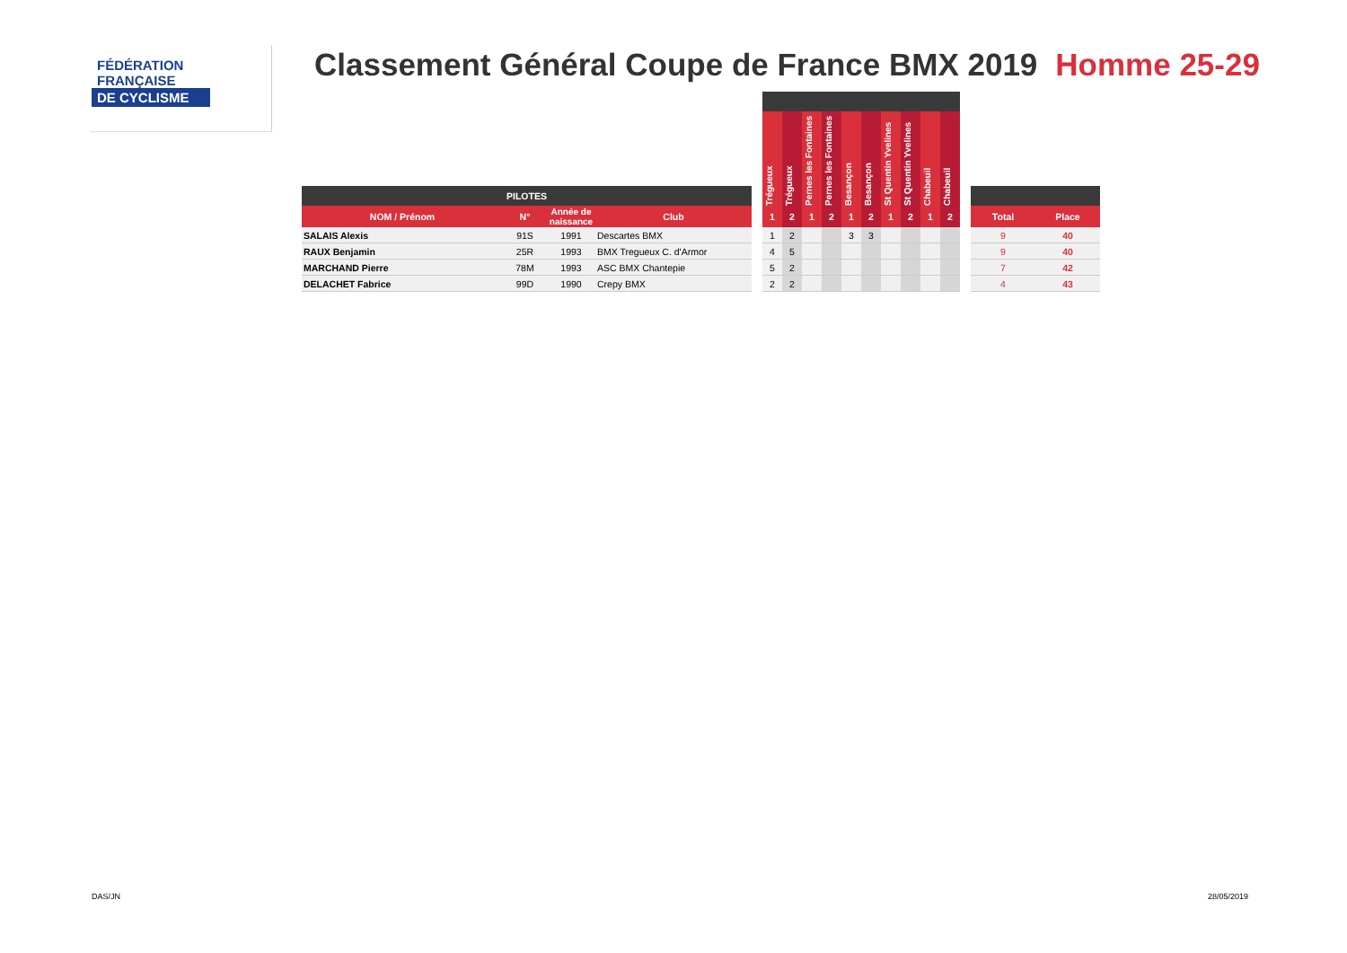FÉDÉRATION
FRANÇAISE
DE CYCLISME
Classement Général Coupe de France BMX 2019 Homme 25-29
| PILOTES | | | | | Trégueux | Trégueux | Pernes les Fontaines | Pernes les Fontaines | Besançon | Besançon | St Quentin Yvelines | St Quentin Yvelines | Chabeuil | Chabeuil | | | |
| --- | --- | --- | --- | --- | --- | --- | --- | --- | --- | --- | --- | --- | --- | --- | --- | --- | --- |
| NOM / Prénom | N° | Année de naissance | Club | | 1 | 2 | 1 | 2 | 1 | 2 | 1 | 2 | 1 | 2 | | Total | Place |
| SALAIS Alexis | 91S | 1991 | Descartes BMX | | 1 | 2 | | | 3 | 3 | | | | | | 9 | 40 |
| RAUX Benjamin | 25R | 1993 | BMX Tregueux C. d'Armor | | 4 | 5 | | | | | | | | | | 9 | 40 |
| MARCHAND Pierre | 78M | 1993 | ASC BMX Chantepie | | 5 | 2 | | | | | | | | | | 7 | 42 |
| DELACHET Fabrice | 99D | 1990 | Crepy BMX | | 2 | 2 | | | | | | | | | | 4 | 43 |
DAS/JN 28/05/2019